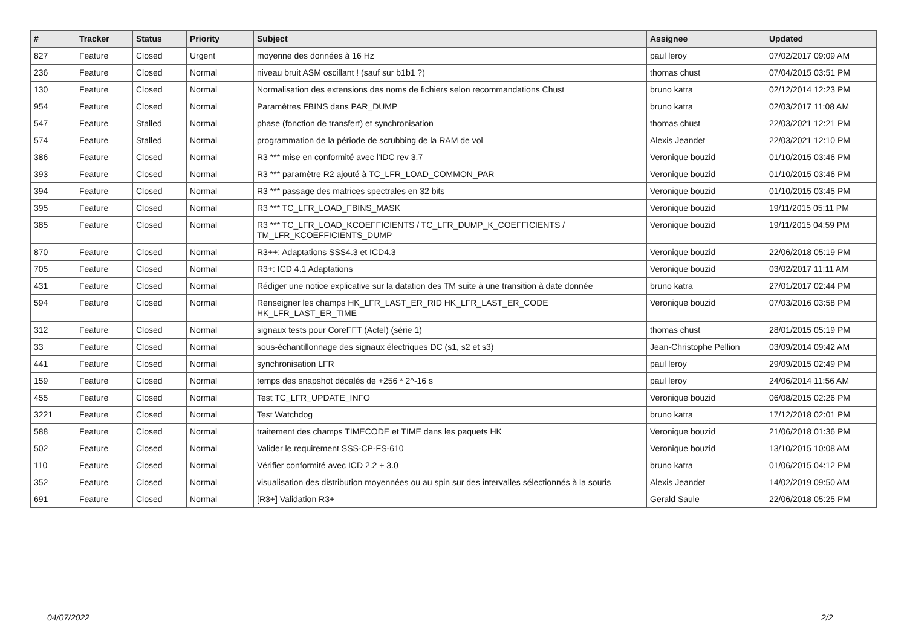| # | Tracker | Status | Priority | Subject | Assignee | Updated |
| --- | --- | --- | --- | --- | --- | --- |
| 827 | Feature | Closed | Urgent | moyenne des données à 16 Hz | paul leroy | 07/02/2017 09:09 AM |
| 236 | Feature | Closed | Normal | niveau bruit ASM oscillant ! (sauf sur b1b1 ?) | thomas chust | 07/04/2015 03:51 PM |
| 130 | Feature | Closed | Normal | Normalisation des extensions des noms de fichiers selon recommandations Chust | bruno katra | 02/12/2014 12:23 PM |
| 954 | Feature | Closed | Normal | Paramètres FBINS dans PAR_DUMP | bruno katra | 02/03/2017 11:08 AM |
| 547 | Feature | Stalled | Normal | phase (fonction de transfert) et synchronisation | thomas chust | 22/03/2021 12:21 PM |
| 574 | Feature | Stalled | Normal | programmation de la période de scrubbing de la RAM de vol | Alexis Jeandet | 22/03/2021 12:10 PM |
| 386 | Feature | Closed | Normal | R3 *** mise en conformité avec l'IDC rev 3.7 | Veronique bouzid | 01/10/2015 03:46 PM |
| 393 | Feature | Closed | Normal | R3 *** paramètre R2 ajouté à TC_LFR_LOAD_COMMON_PAR | Veronique bouzid | 01/10/2015 03:46 PM |
| 394 | Feature | Closed | Normal | R3 *** passage des matrices spectrales en 32 bits | Veronique bouzid | 01/10/2015 03:45 PM |
| 395 | Feature | Closed | Normal | R3 *** TC_LFR_LOAD_FBINS_MASK | Veronique bouzid | 19/11/2015 05:11 PM |
| 385 | Feature | Closed | Normal | R3 *** TC_LFR_LOAD_KCOEFFICIENTS / TC_LFR_DUMP_K_COEFFICIENTS / TM_LFR_KCOEFFICIENTS_DUMP | Veronique bouzid | 19/11/2015 04:59 PM |
| 870 | Feature | Closed | Normal | R3++: Adaptations SSS4.3 et ICD4.3 | Veronique bouzid | 22/06/2018 05:19 PM |
| 705 | Feature | Closed | Normal | R3+: ICD 4.1 Adaptations | Veronique bouzid | 03/02/2017 11:11 AM |
| 431 | Feature | Closed | Normal | Rédiger une notice explicative sur la datation des TM suite à une transition à date donnée | bruno katra | 27/01/2017 02:44 PM |
| 594 | Feature | Closed | Normal | Renseigner les champs HK_LFR_LAST_ER_RID HK_LFR_LAST_ER_CODE HK_LFR_LAST_ER_TIME | Veronique bouzid | 07/03/2016 03:58 PM |
| 312 | Feature | Closed | Normal | signaux tests pour CoreFFT (Actel) (série 1) | thomas chust | 28/01/2015 05:19 PM |
| 33 | Feature | Closed | Normal | sous-échantillonnage des signaux électriques DC (s1, s2 et s3) | Jean-Christophe Pellion | 03/09/2014 09:42 AM |
| 441 | Feature | Closed | Normal | synchronisation LFR | paul leroy | 29/09/2015 02:49 PM |
| 159 | Feature | Closed | Normal | temps des snapshot décalés de +256 * 2^-16 s | paul leroy | 24/06/2014 11:56 AM |
| 455 | Feature | Closed | Normal | Test TC_LFR_UPDATE_INFO | Veronique bouzid | 06/08/2015 02:26 PM |
| 3221 | Feature | Closed | Normal | Test Watchdog | bruno katra | 17/12/2018 02:01 PM |
| 588 | Feature | Closed | Normal | traitement des champs TIMECODE et TIME dans les paquets HK | Veronique bouzid | 21/06/2018 01:36 PM |
| 502 | Feature | Closed | Normal | Valider le requirement SSS-CP-FS-610 | Veronique bouzid | 13/10/2015 10:08 AM |
| 110 | Feature | Closed | Normal | Vérifier conformité avec ICD 2.2 + 3.0 | bruno katra | 01/06/2015 04:12 PM |
| 352 | Feature | Closed | Normal | visualisation des distribution moyennées ou au spin sur des intervalles sélectionnés à la souris | Alexis Jeandet | 14/02/2019 09:50 AM |
| 691 | Feature | Closed | Normal | [R3+] Validation R3+ | Gerald Saule | 22/06/2018 05:25 PM |
04/07/2022 2/2